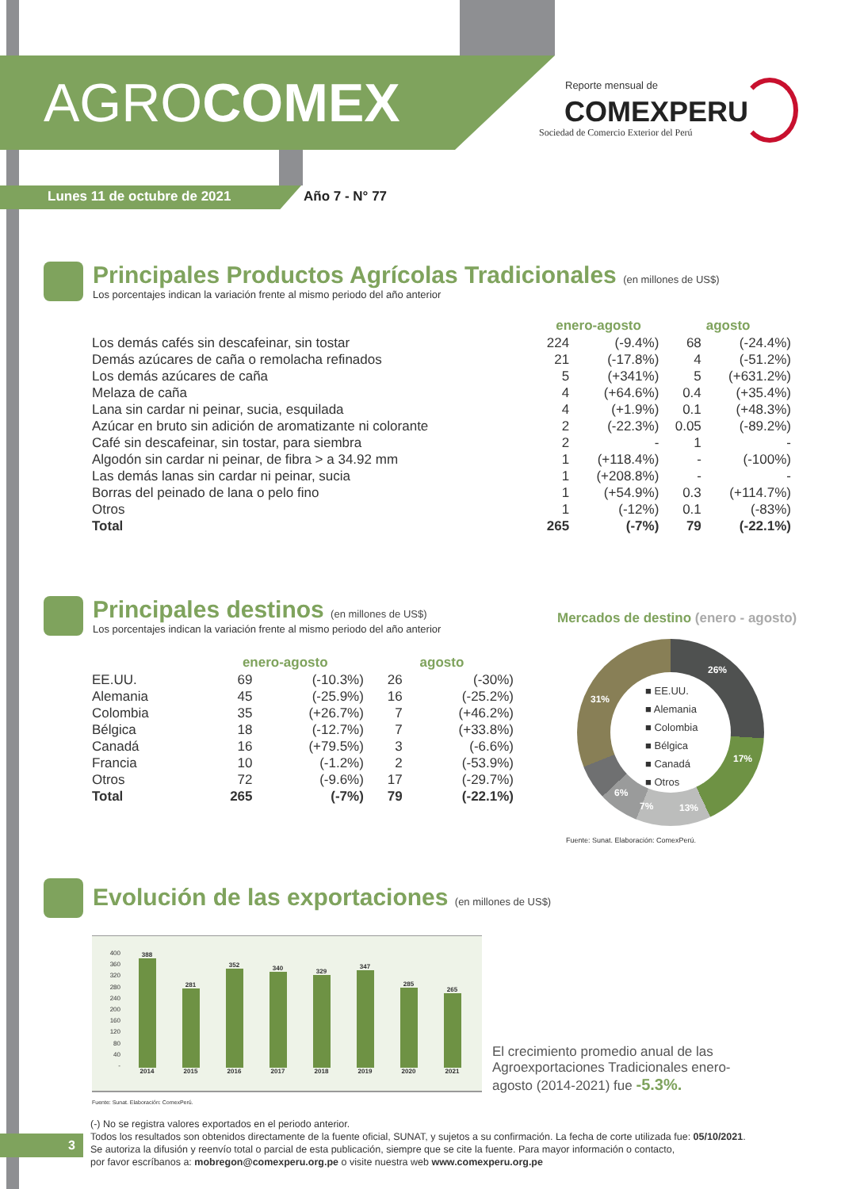AGRO COMEX Reporte mensual de
COMEXPERU
Sociedad de Comercio Exterior del Perú
Lunes 11 de octubre de 2021 Año 7 - N° 77
Principales Productos Agrícolas Tradicionales (en millones de US$)
Los porcentajes indican la variación frente al mismo periodo del año anterior
| | enero-agosto | | agosto | |
| --- | --- | --- | --- | --- |
| Los demás cafés sin descafeinar, sin tostar | 224 | (-9.4%) | 68 | (-24.4%) |
| Demás azúcares de caña o remolacha refinados | 21 | (-17.8%) | 4 | (-51.2%) |
| Los demás azúcares de caña | 5 | (+341%) | 5 | (+631.2%) |
| Melaza de caña | 4 | (+64.6%) | 0.4 | (+35.4%) |
| Lana sin cardar ni peinar, sucia, esquilada | 4 | (+1.9%) | 0.1 | (+48.3%) |
| Azúcar en bruto sin adición de aromatizante ni colorante | 2 | (-22.3%) | 0.05 | (-89.2%) |
| Café sin descafeinar, sin tostar, para siembra | 2 | - | 1 | - |
| Algodón sin cardar ni peinar, de fibra > a 34.92 mm | 1 | (+118.4%) | - | (-100%) |
| Las demás lanas sin cardar ni peinar, sucia | 1 | (+208.8%) | - | - |
| Borras del peinado de lana o pelo fino | 1 | (+54.9%) | 0.3 | (+114.7%) |
| Otros | 1 | (-12%) | 0.1 | (-83%) |
| Total | 265 | (-7%) | 79 | (-22.1%) |
Principales destinos (en millones de US$)
Los porcentajes indican la variación frente al mismo periodo del año anterior
| | enero-agosto | | agosto | |
| --- | --- | --- | --- | --- |
| EE.UU. | 69 | (-10.3%) | 26 | (-30%) |
| Alemania | 45 | (-25.9%) | 16 | (-25.2%) |
| Colombia | 35 | (+26.7%) | 7 | (+46.2%) |
| Bélgica | 18 | (-12.7%) | 7 | (+33.8%) |
| Canadá | 16 | (+79.5%) | 3 | (-6.6%) |
| Francia | 10 | (-1.2%) | 2 | (-53.9%) |
| Otros | 72 | (-9.6%) | 17 | (-29.7%) |
| Total | 265 | (-7%) | 79 | (-22.1%) |
Mercados de destino (enero - agosto)
■ EE.UU.
■ Alemania
■ Colombia
■ Bélgica
■ Canadá
■ Otros
26%
17%
13%
7%
6%
31%
Fuente: Sunat. Elaboración: ComexPerú.
Evolución de las exportaciones (en millones de US$)
400
360
320
280
240
200
160
120
80
40
-
388
2014
281
2015
352
2016
340
2017
329
2018
347
2019
285
2020
265
2021
Fuente: Sunat. Elaboración: ComexPerú.
El crecimiento promedio anual de las Agroexportaciones Tradicionales enero-agosto (2014-2021) fue -5.3%.
3
(-) No se registra valores exportados en el periodo anterior.
Todos los resultados son obtenidos directamente de la fuente oficial, SUNAT, y sujetos a su confirmación. La fecha de corte utilizada fue: 05/10/2021.
Se autoriza la difusión y reenvío total o parcial de esta publicación, siempre que se cite la fuente. Para mayor información o contacto,
por favor escríbanos a: mobregon@comexperu.org.pe o visite nuestra web www.comexperu.org.pe